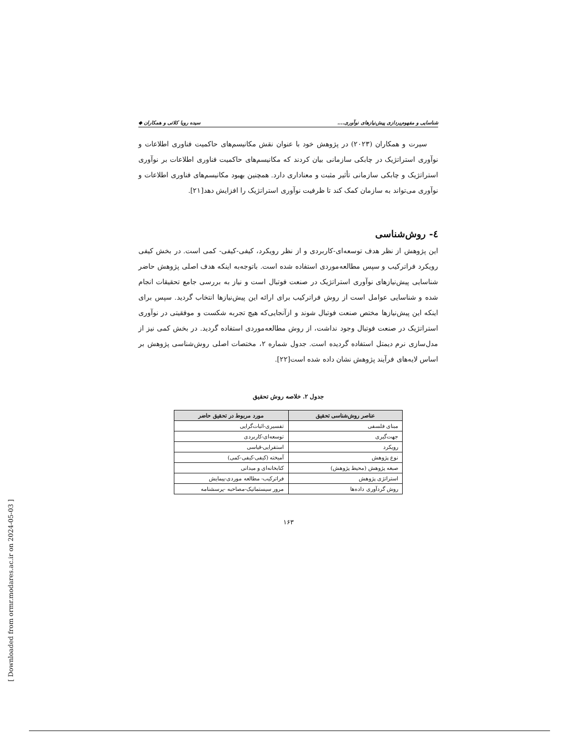شناسایی و مفهوم‌پردازی پیش‌نیازهای نوآوری.... سیده رویا کلاتی و همکاران ◆
سیرت و همکاران (۲۰۲۳) در پژوهش خود با عنوان نقش مکانیسم‌های حاکمیت فناوری اطلاعات و نوآوری استراتژیک در چابکی سازمانی بیان کردند که مکانیسم‌های حاکمیت فناوری اطلاعات بر نوآوری استراتژیک و چابکی سازمانی تأثیر مثبت و معناداری دارد. همچنین بهبود مکانیسم‌های فناوری اطلاعات و نوآوری می‌تواند به سازمان کمک کند تا ظرفیت نوآوری استراتژیک را افزایش دهد[۲۱].
٤- روش‌شناسی
این پژوهش از نظر هدف توسعه‌ای-کاربردی و از نظر رویکرد، کیفی-کیفی- کمی است. در بخش کیفی رویکرد فراترکیب و سپس مطالعه‌موردی استفاده شده است. باتوجه‌به اینکه هدف اصلی پژوهش حاضر شناسایی پیش‌نیازهای نوآوری استراتژیک در صنعت فوتبال است و نیاز به بررسی جامع تحقیقات انجام شده و شناسایی عوامل است از روش فراترکیب برای ارائه این پیش‌نیازها انتخاب گردید. سپس برای اینکه این پیش‌نیازها مختص صنعت فوتبال شوند و ازآنجایی‌که هیچ تجربه شکست و موفقیتی در نوآوری استراتژیک در صنعت فوتبال وجود نداشت، از روش مطالعه‌موردی استفاده گردید. در بخش کمی نیز از مدل‌سازی نرم دیمتل استفاده گردیده است. جدول شماره ۲، مختصات اصلی روش‌شناسی پژوهش بر اساس لایه‌های فرآیند پژوهش نشان داده شده است[۲۲].
جدول ۲. خلاصه روش تحقیق
| عناصر روش‌شناسی تحقیق | مورد مربوط در تحقیق حاضر |
| --- | --- |
| مبنای فلسفی | تفسیری-اثبات‌گرایی |
| جهت‌گیری | توسعه‌ای-کاربردی |
| رویکرد | استقرایی-قیاسی |
| نوع پژوهش | آمیخته (کیفی-کیفی-کمی) |
| صبغه پژوهش (محیط پژوهش) | کتابخانه‌ای و میدانی |
| استراتژی پژوهش | فراترکیب- مطالعه موردی-پیمایش |
| روش گردآوری داده‌ها | مرور سیستماتیک-مصاحبه -پرسشنامه |
۱۶۳
[ Downloaded from ormr.modares.ac.ir on 2024-05-03 ]